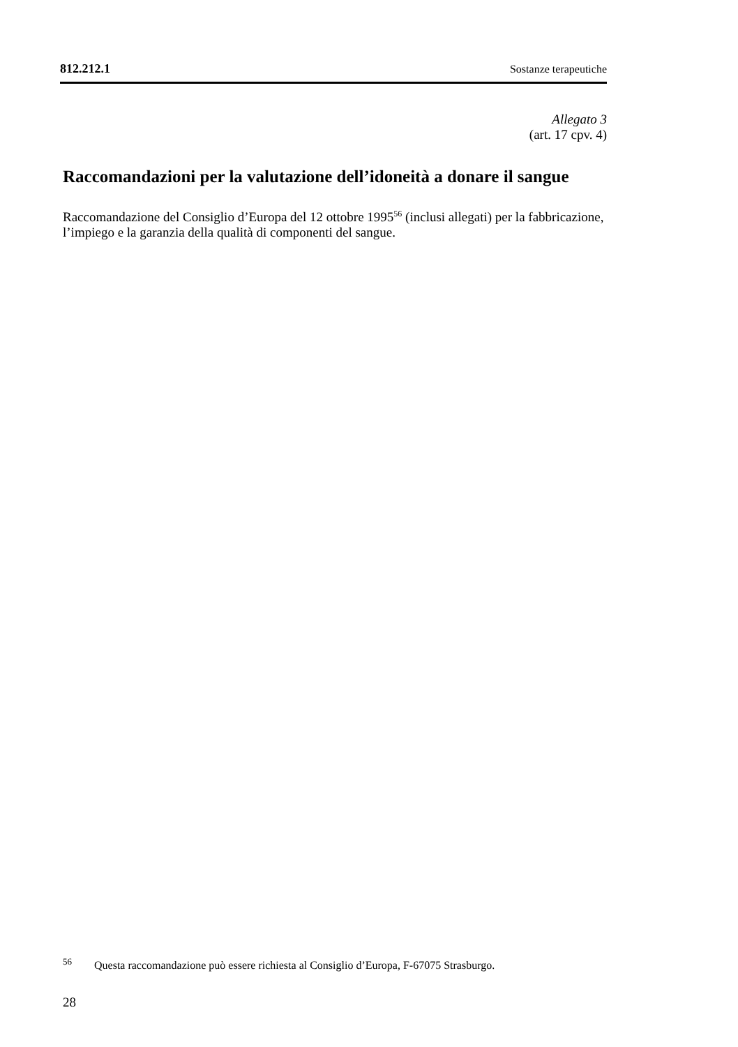812.212.1 Sostanze terapeutiche
Allegato 3
(art. 17 cpv. 4)
Raccomandazioni per la valutazione dell’idoneità a donare il sangue
Raccomandazione del Consiglio d’Europa del 12 ottobre 1995<sup>56</sup> (inclusi allegati) per la fabbricazione, l’impiego e la garanzia della qualità di componenti del sangue.
<sup>56</sup> Questa raccomandazione può essere richiesta al Consiglio d’Europa, F-67075 Strasburgo.
28